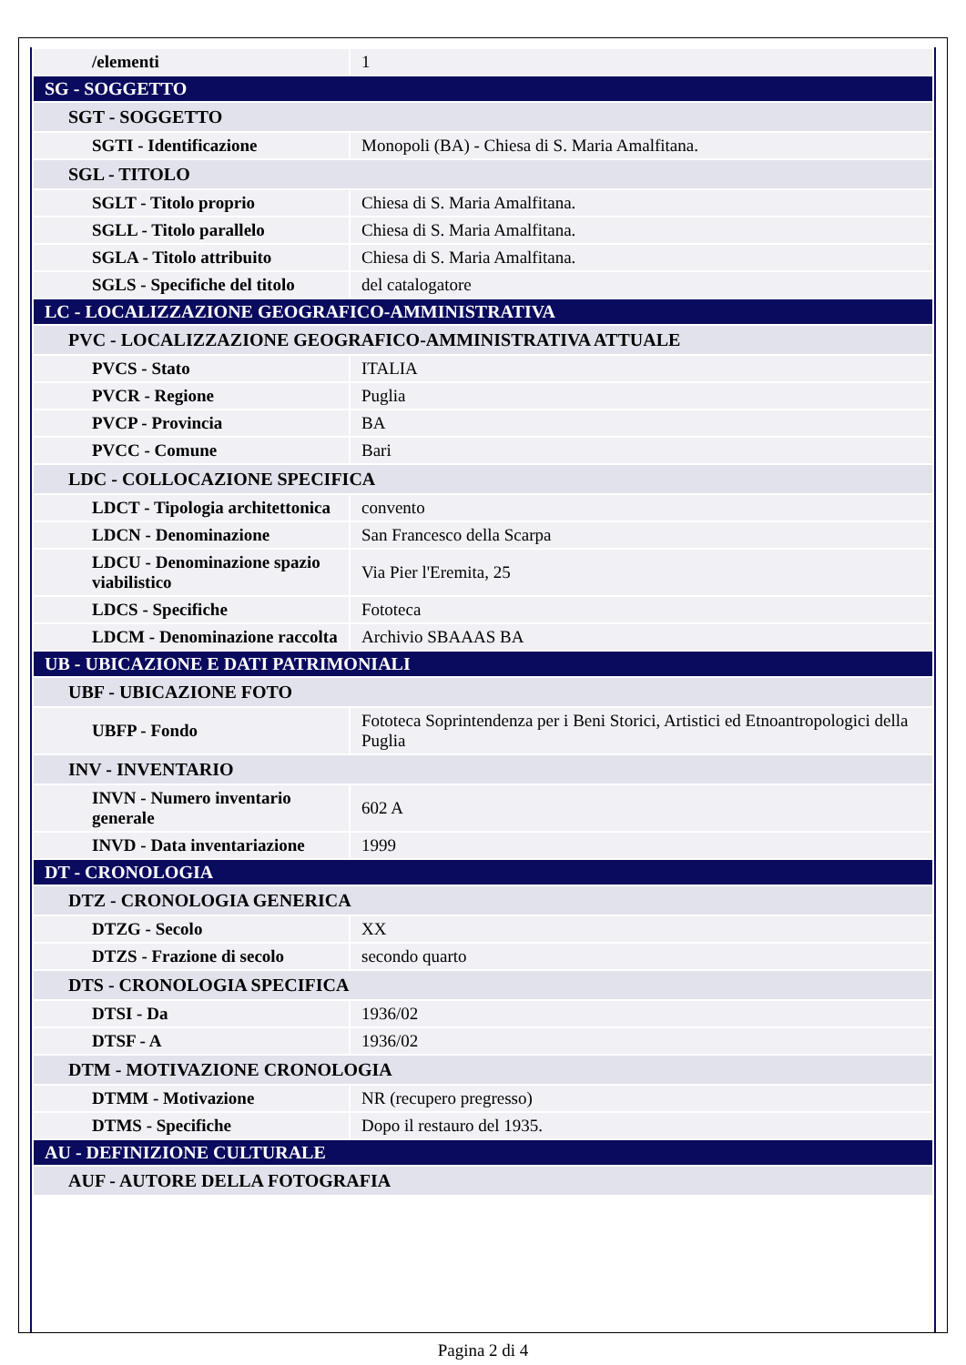| /elementi | 1 |
| SG - SOGGETTO | |
| SGT - SOGGETTO | |
| SGTI - Identificazione | Monopoli (BA) - Chiesa di S. Maria Amalfitana. |
| SGL - TITOLO | |
| SGLT - Titolo proprio | Chiesa di S. Maria Amalfitana. |
| SGLL - Titolo parallelo | Chiesa di S. Maria Amalfitana. |
| SGLA - Titolo attribuito | Chiesa di S. Maria Amalfitana. |
| SGLS - Specifiche del titolo | del catalogatore |
| LC - LOCALIZZAZIONE GEOGRAFICO-AMMINISTRATIVA | |
| PVC - LOCALIZZAZIONE GEOGRAFICO-AMMINISTRATIVA ATTUALE | |
| PVCS - Stato | ITALIA |
| PVCR - Regione | Puglia |
| PVCP - Provincia | BA |
| PVCC - Comune | Bari |
| LDC - COLLOCAZIONE SPECIFICA | |
| LDCT - Tipologia architettonica | convento |
| LDCN - Denominazione | San Francesco della Scarpa |
| LDCU - Denominazione spazio viabilistico | Via Pier l'Eremita, 25 |
| LDCS - Specifiche | Fototeca |
| LDCM - Denominazione raccolta | Archivio SBAAAS BA |
| UB - UBICAZIONE E DATI PATRIMONIALI | |
| UBF - UBICAZIONE FOTO | |
| UBFP - Fondo | Fototeca Soprintendenza per i Beni Storici, Artistici ed Etnoantropologici della Puglia |
| INV - INVENTARIO | |
| INVN - Numero inventario generale | 602 A |
| INVD - Data inventariazione | 1999 |
| DT - CRONOLOGIA | |
| DTZ - CRONOLOGIA GENERICA | |
| DTZG - Secolo | XX |
| DTZS - Frazione di secolo | secondo quarto |
| DTS - CRONOLOGIA SPECIFICA | |
| DTSI - Da | 1936/02 |
| DTSF - A | 1936/02 |
| DTM - MOTIVAZIONE CRONOLOGIA | |
| DTMM - Motivazione | NR (recupero pregresso) |
| DTMS - Specifiche | Dopo il restauro del 1935. |
| AU - DEFINIZIONE CULTURALE | |
| AUF - AUTORE DELLA FOTOGRAFIA | |
Pagina 2 di 4